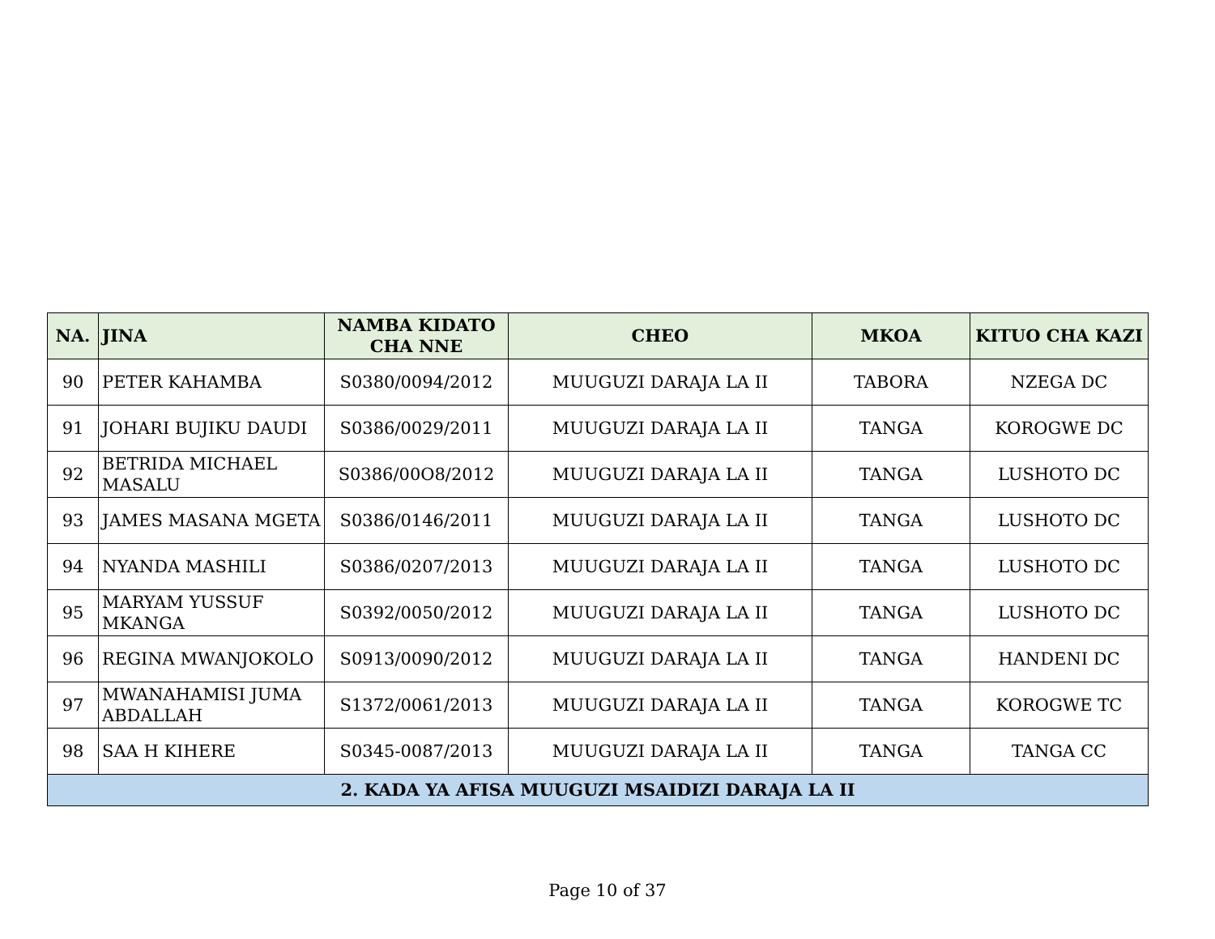| NA. | JINA | NAMBA KIDATO CHA NNE | CHEO | MKOA | KITUO CHA KAZI |
| --- | --- | --- | --- | --- | --- |
| 90 | PETER KAHAMBA | S0380/0094/2012 | MUUGUZI DARAJA LA II | TABORA | NZEGA DC |
| 91 | JOHARI BUJIKU DAUDI | S0386/0029/2011 | MUUGUZI DARAJA LA II | TANGA | KOROGWE DC |
| 92 | BETRIDA MICHAEL MASALU | S0386/00O8/2012 | MUUGUZI DARAJA LA II | TANGA | LUSHOTO DC |
| 93 | JAMES MASANA MGETA | S0386/0146/2011 | MUUGUZI DARAJA LA II | TANGA | LUSHOTO DC |
| 94 | NYANDA MASHILI | S0386/0207/2013 | MUUGUZI DARAJA LA II | TANGA | LUSHOTO DC |
| 95 | MARYAM YUSSUF MKANGA | S0392/0050/2012 | MUUGUZI DARAJA LA II | TANGA | LUSHOTO DC |
| 96 | REGINA MWANJOKOLO | S0913/0090/2012 | MUUGUZI DARAJA LA II | TANGA | HANDENI DC |
| 97 | MWANAHAMISI JUMA ABDALLAH | S1372/0061/2013 | MUUGUZI DARAJA LA II | TANGA | KOROGWE TC |
| 98 | SAA H KIHERE | S0345-0087/2013 | MUUGUZI DARAJA LA II | TANGA | TANGA CC |
| 2. KADA YA AFISA MUUGUZI MSAIDIZI DARAJA LA II | | | | | |
Page 10 of 37